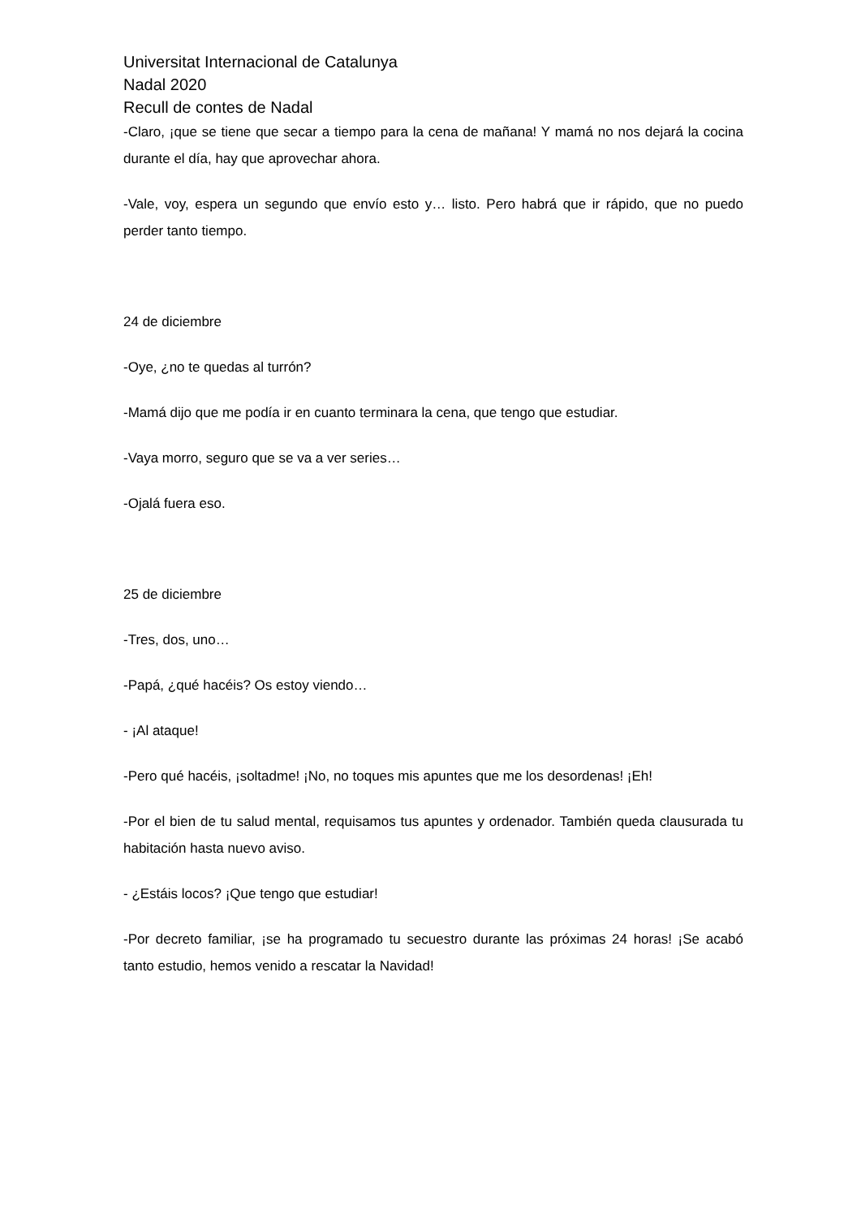Universitat Internacional de Catalunya
Nadal 2020
Recull de contes de Nadal
-Claro, ¡que se tiene que secar a tiempo para la cena de mañana! Y mamá no nos dejará la cocina durante el día, hay que aprovechar ahora.
-Vale, voy, espera un segundo que envío esto y… listo. Pero habrá que ir rápido, que no puedo perder tanto tiempo.
24 de diciembre
-Oye, ¿no te quedas al turrón?
-Mamá dijo que me podía ir en cuanto terminara la cena, que tengo que estudiar.
-Vaya morro, seguro que se va a ver series…
-Ojalá fuera eso.
25 de diciembre
-Tres, dos, uno…
-Papá, ¿qué hacéis? Os estoy viendo…
- ¡Al ataque!
-Pero qué hacéis, ¡soltadme! ¡No, no toques mis apuntes que me los desordenas! ¡Eh!
-Por el bien de tu salud mental, requisamos tus apuntes y ordenador. También queda clausurada tu habitación hasta nuevo aviso.
- ¿Estáis locos? ¡Que tengo que estudiar!
-Por decreto familiar, ¡se ha programado tu secuestro durante las próximas 24 horas! ¡Se acabó tanto estudio, hemos venido a rescatar la Navidad!